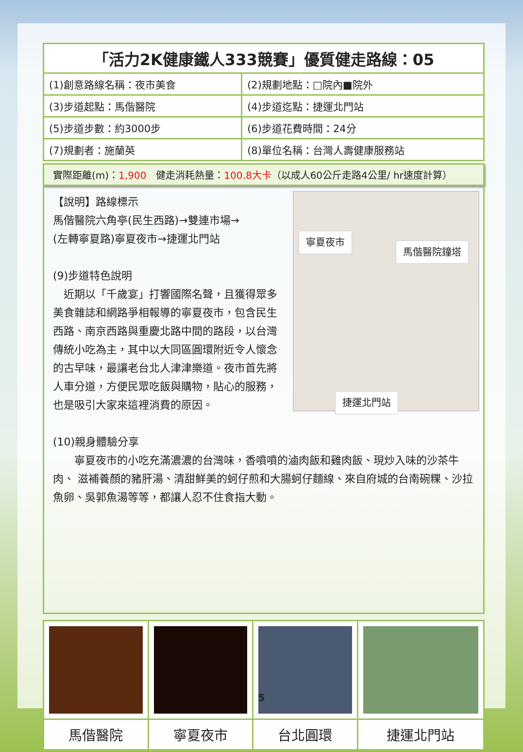| 「活力2K健康鐵人333競賽」優質健走路線：05 | |
| --- | --- |
| (1)創意路線名稱：夜市美食 | (2)規劃地點：□院內■院外 |
| (3)步道起點：馬偕醫院 | (4)步道迄點：捷運北門站 |
| (5)步道步數：約3000步 | (6)步道花費時間：24分 |
| (7)規劃者：施蘭英 | (8)單位名稱：台灣人壽健康服務站 |
實際距離(m)：1,900　健走消耗熱量：100.8大卡（以成人60公斤走路4公里/ hr速度計算）
寧夏夜市
馬偕醫院鐘塔
捷運北門站
【說明】路線標示
馬偕醫院六角亭(民生西路)→雙連市場→
(左轉寧夏路)寧夏夜市→捷運北門站
(9)步道特色說明
　近期以「千歲宴」打響國際名聲，且獲得眾多美食雜誌和網路爭相報導的寧夏夜市，包含民生西路、南京西路與重慶北路中間的路段，以台灣傳統小吃為主，其中以大同區圓環附近令人懷念的古早味，最讓老台北人津津樂道。夜市首先將人車分道，方便民眾吃飯與購物，貼心的服務，也是吸引大家來這裡消費的原因。
(10)親身體驗分享
　　寧夏夜市的小吃充滿濃濃的台灣味，香噴噴的滷肉飯和雞肉飯、現炒入味的沙茶牛肉、 滋補養顏的豬肝湯、清甜鮮美的蚵仔煎和大腸蚵仔麵線、來自府城的台南碗粿、沙拉魚卵、吳郭魚湯等等，都讓人忍不住食指大動。
| 馬偕醫院 | 寧夏夜市 | 台北圓環 | 捷運北門站 |
5